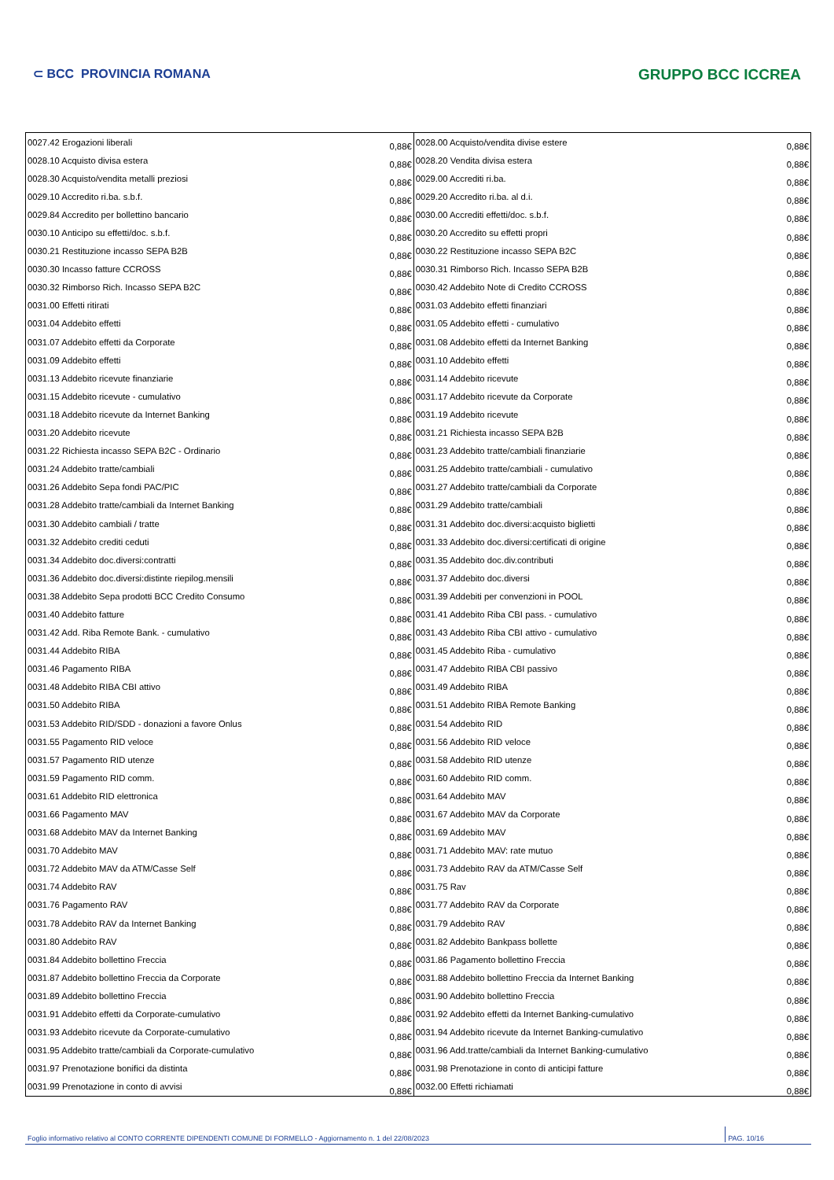⊂ BCC PROVINCIA ROMANA GRUPPO BCC ICCREA
| 0027.42 Erogazioni liberali | 0,88€ | 0028.00 Acquisto/vendita divise estere | 0,88€ |
| 0028.10 Acquisto divisa estera | 0,88€ | 0028.20 Vendita divisa estera | 0,88€ |
| 0028.30 Acquisto/vendita metalli preziosi | 0,88€ | 0029.00 Accrediti ri.ba. | 0,88€ |
| 0029.10 Accredito ri.ba. s.b.f. | 0,88€ | 0029.20 Accredito ri.ba. al d.i. | 0,88€ |
| 0029.84 Accredito per bollettino bancario | 0,88€ | 0030.00 Accrediti effetti/doc. s.b.f. | 0,88€ |
| 0030.10 Anticipo su effetti/doc. s.b.f. | 0,88€ | 0030.20 Accredito su effetti propri | 0,88€ |
| 0030.21 Restituzione incasso SEPA B2B | 0,88€ | 0030.22 Restituzione incasso SEPA B2C | 0,88€ |
| 0030.30 Incasso fatture CCROSS | 0,88€ | 0030.31 Rimborso Rich. Incasso SEPA B2B | 0,88€ |
| 0030.32 Rimborso Rich. Incasso SEPA B2C | 0,88€ | 0030.42 Addebito Note di Credito CCROSS | 0,88€ |
| 0031.00 Effetti ritirati | 0,88€ | 0031.03 Addebito effetti finanziari | 0,88€ |
| 0031.04 Addebito effetti | 0,88€ | 0031.05 Addebito effetti - cumulativo | 0,88€ |
| 0031.07 Addebito effetti da Corporate | 0,88€ | 0031.08 Addebito effetti da Internet Banking | 0,88€ |
| 0031.09 Addebito effetti | 0,88€ | 0031.10 Addebito effetti | 0,88€ |
| 0031.13 Addebito ricevute finanziarie | 0,88€ | 0031.14 Addebito ricevute | 0,88€ |
| 0031.15 Addebito ricevute - cumulativo | 0,88€ | 0031.17 Addebito ricevute da Corporate | 0,88€ |
| 0031.18 Addebito ricevute da Internet Banking | 0,88€ | 0031.19 Addebito ricevute | 0,88€ |
| 0031.20 Addebito ricevute | 0,88€ | 0031.21 Richiesta incasso SEPA B2B | 0,88€ |
| 0031.22 Richiesta incasso SEPA B2C - Ordinario | 0,88€ | 0031.23 Addebito tratte/cambiali finanziarie | 0,88€ |
| 0031.24 Addebito tratte/cambiali | 0,88€ | 0031.25 Addebito tratte/cambiali - cumulativo | 0,88€ |
| 0031.26 Addebito Sepa fondi PAC/PIC | 0,88€ | 0031.27 Addebito tratte/cambiali da Corporate | 0,88€ |
| 0031.28 Addebito tratte/cambiali da Internet Banking | 0,88€ | 0031.29 Addebito tratte/cambiali | 0,88€ |
| 0031.30 Addebito cambiali / tratte | 0,88€ | 0031.31 Addebito doc.diversi:acquisto biglietti | 0,88€ |
| 0031.32 Addebito crediti ceduti | 0,88€ | 0031.33 Addebito doc.diversi:certificati di origine | 0,88€ |
| 0031.34 Addebito doc.diversi:contratti | 0,88€ | 0031.35 Addebito doc.div.contributi | 0,88€ |
| 0031.36 Addebito doc.diversi:distinte riepilog.mensili | 0,88€ | 0031.37 Addebito doc.diversi | 0,88€ |
| 0031.38 Addebito Sepa prodotti BCC Credito Consumo | 0,88€ | 0031.39 Addebiti per convenzioni in POOL | 0,88€ |
| 0031.40 Addebito fatture | 0,88€ | 0031.41 Addebito Riba CBI pass. - cumulativo | 0,88€ |
| 0031.42 Add. Riba Remote Bank. - cumulativo | 0,88€ | 0031.43 Addebito Riba CBI attivo - cumulativo | 0,88€ |
| 0031.44 Addebito RIBA | 0,88€ | 0031.45 Addebito Riba - cumulativo | 0,88€ |
| 0031.46 Pagamento RIBA | 0,88€ | 0031.47 Addebito RIBA CBI passivo | 0,88€ |
| 0031.48 Addebito RIBA CBI attivo | 0,88€ | 0031.49 Addebito RIBA | 0,88€ |
| 0031.50 Addebito RIBA | 0,88€ | 0031.51 Addebito RIBA Remote Banking | 0,88€ |
| 0031.53 Addebito RID/SDD - donazioni a favore Onlus | 0,88€ | 0031.54 Addebito RID | 0,88€ |
| 0031.55 Pagamento RID veloce | 0,88€ | 0031.56 Addebito RID veloce | 0,88€ |
| 0031.57 Pagamento RID utenze | 0,88€ | 0031.58 Addebito RID utenze | 0,88€ |
| 0031.59 Pagamento RID comm. | 0,88€ | 0031.60 Addebito RID comm. | 0,88€ |
| 0031.61 Addebito RID elettronica | 0,88€ | 0031.64 Addebito MAV | 0,88€ |
| 0031.66 Pagamento MAV | 0,88€ | 0031.67 Addebito MAV da Corporate | 0,88€ |
| 0031.68 Addebito MAV da Internet Banking | 0,88€ | 0031.69 Addebito MAV | 0,88€ |
| 0031.70 Addebito MAV | 0,88€ | 0031.71 Addebito MAV: rate mutuo | 0,88€ |
| 0031.72 Addebito MAV da ATM/Casse Self | 0,88€ | 0031.73 Addebito RAV da ATM/Casse Self | 0,88€ |
| 0031.74 Addebito RAV | 0,88€ | 0031.75 Rav | 0,88€ |
| 0031.76 Pagamento RAV | 0,88€ | 0031.77 Addebito RAV da Corporate | 0,88€ |
| 0031.78 Addebito RAV da Internet Banking | 0,88€ | 0031.79 Addebito RAV | 0,88€ |
| 0031.80 Addebito RAV | 0,88€ | 0031.82 Addebito Bankpass bollette | 0,88€ |
| 0031.84 Addebito bollettino Freccia | 0,88€ | 0031.86 Pagamento bollettino Freccia | 0,88€ |
| 0031.87 Addebito bollettino Freccia da Corporate | 0,88€ | 0031.88 Addebito bollettino Freccia da Internet Banking | 0,88€ |
| 0031.89 Addebito bollettino Freccia | 0,88€ | 0031.90 Addebito bollettino Freccia | 0,88€ |
| 0031.91 Addebito effetti da Corporate-cumulativo | 0,88€ | 0031.92 Addebito effetti da Internet Banking-cumulativo | 0,88€ |
| 0031.93 Addebito ricevute da Corporate-cumulativo | 0,88€ | 0031.94 Addebito ricevute da Internet Banking-cumulativo | 0,88€ |
| 0031.95 Addebito tratte/cambiali da Corporate-cumulativo | 0,88€ | 0031.96 Add.tratte/cambiali da Internet Banking-cumulativo | 0,88€ |
| 0031.97 Prenotazione bonifici da distinta | 0,88€ | 0031.98 Prenotazione in conto di anticipi fatture | 0,88€ |
| 0031.99 Prenotazione in conto di avvisi | 0,88€ | 0032.00 Effetti richiamati | 0,88€ |
Foglio informativo relativo al CONTO CORRENTE DIPENDENTI COMUNE DI FORMELLO - Aggiornamento n. 1 del 22/08/2023 PAG. 10/16